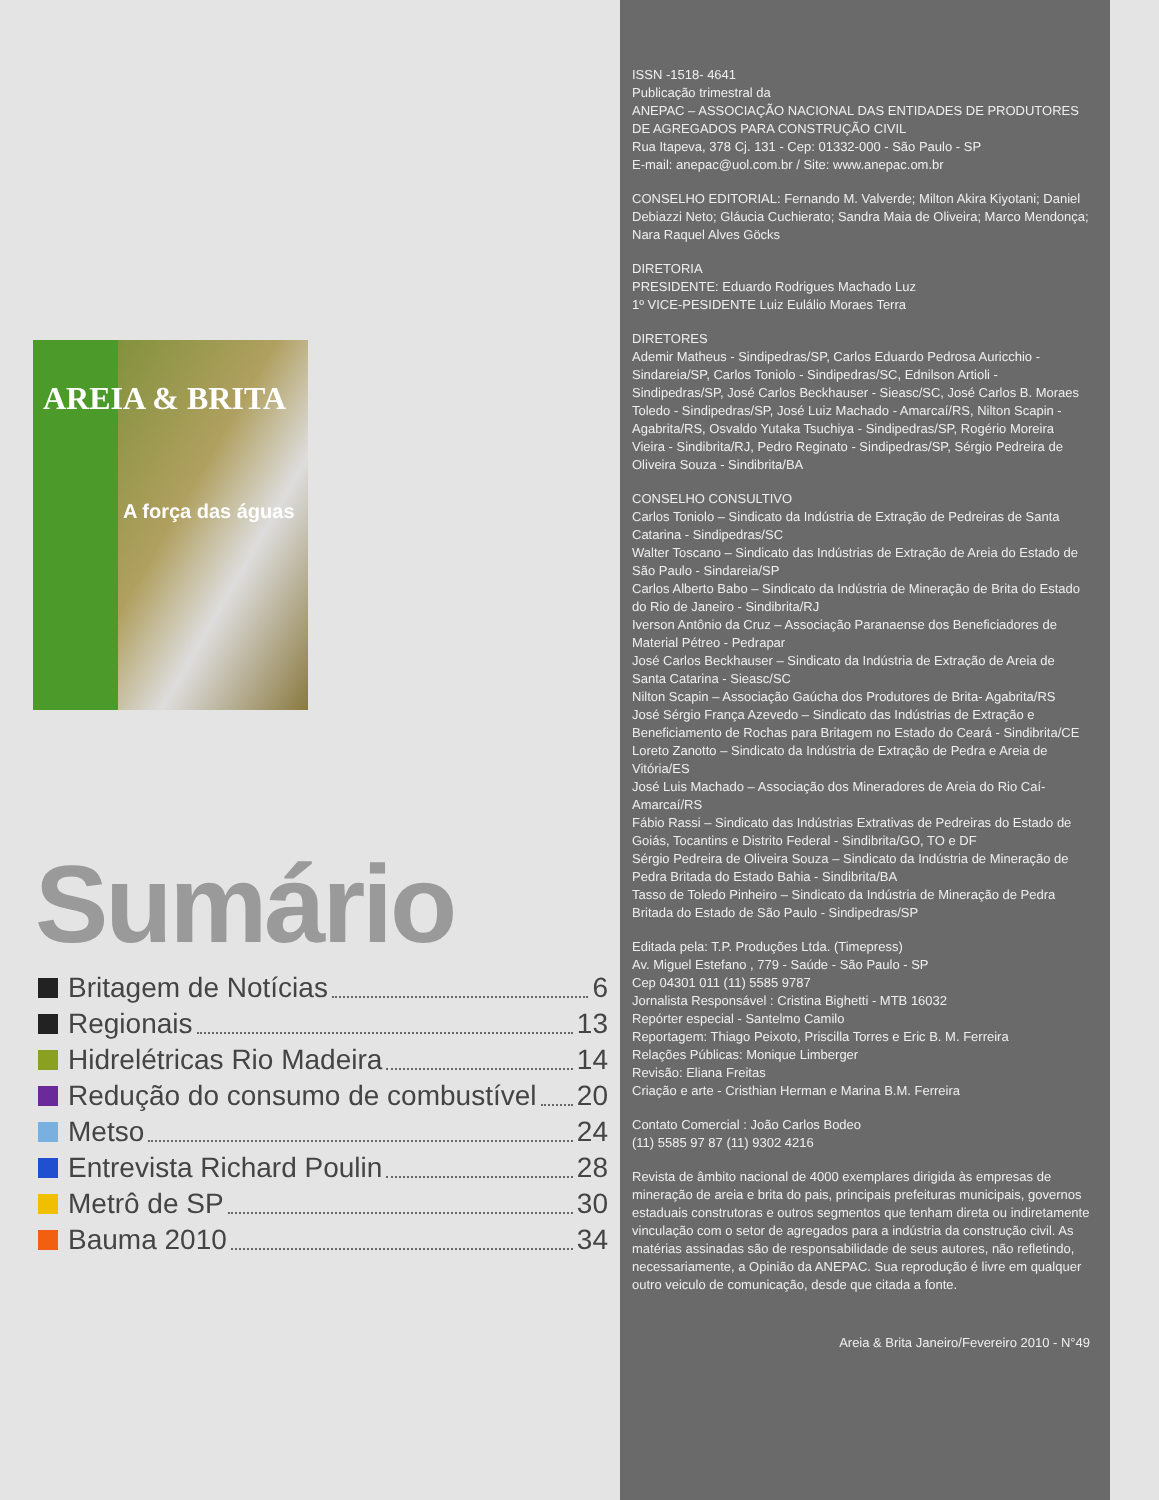AREIA & BRITA
A força das águas
Sumário
Britagem de Notícias 6
Regionais 13
Hidrelétricas Rio Madeira 14
Redução do consumo de combustível 20
Metso 24
Entrevista Richard Poulin 28
Metrô de SP 30
Bauma 2010 34
ISSN -1518- 4641
Publicação trimestral da
ANEPAC – ASSOCIAÇÃO NACIONAL DAS ENTIDADES DE PRODUTORES DE AGREGADOS PARA CONSTRUÇÃO CIVIL
Rua Itapeva, 378 Cj. 131 - Cep: 01332-000 - São Paulo - SP
E-mail: anepac@uol.com.br / Site: www.anepac.om.br
CONSELHO EDITORIAL: Fernando M. Valverde; Milton Akira Kiyotani; Daniel Debiazzi Neto; Gláucia Cuchierato; Sandra Maia de Oliveira; Marco Mendonça; Nara Raquel Alves Göcks
DIRETORIA
PRESIDENTE: Eduardo Rodrigues Machado Luz
1º VICE-PESIDENTE Luiz Eulálio Moraes Terra
DIRETORES
Ademir Matheus - Sindipedras/SP, Carlos Eduardo Pedrosa Auricchio - Sindareia/SP, Carlos Toniolo - Sindipedras/SC, Ednilson Artioli - Sindipedras/SP, José Carlos Beckhauser - Sieasc/SC, José Carlos B. Moraes Toledo - Sindipedras/SP, José Luiz Machado - Amarcaí/RS, Nilton Scapin - Agabrita/RS, Osvaldo Yutaka Tsuchiya - Sindipedras/SP, Rogério Moreira Vieira - Sindibrita/RJ, Pedro Reginato - Sindipedras/SP, Sérgio Pedreira de Oliveira Souza - Sindibrita/BA
CONSELHO CONSULTIVO
Carlos Toniolo – Sindicato da Indústria de Extração de Pedreiras de Santa Catarina - Sindipedras/SC
Walter Toscano – Sindicato das Indústrias de Extração de Areia do Estado de São Paulo - Sindareia/SP
Carlos Alberto Babo – Sindicato da Indústria de Mineração de Brita do Estado do Rio de Janeiro - Sindibrita/RJ
Iverson Antônio da Cruz – Associação Paranaense dos Beneficiadores de Material Pétreo - Pedrapar
José Carlos Beckhauser – Sindicato da Indústria de Extração de Areia de Santa Catarina - Sieasc/SC
Nilton Scapin – Associação Gaúcha dos Produtores de Brita- Agabrita/RS
José Sérgio França Azevedo – Sindicato das Indústrias de Extração e Beneficiamento de Rochas para Britagem no Estado do Ceará - Sindibrita/CE
Loreto Zanotto – Sindicato da Indústria de Extração de Pedra e Areia de Vitória/ES
José Luis Machado – Associação dos Mineradores de Areia do Rio Caí-Amarcaí/RS
Fábio Rassi – Sindicato das Indústrias Extrativas de Pedreiras do Estado de Goiás, Tocantins e Distrito Federal - Sindibrita/GO, TO e DF
Sérgio Pedreira de Oliveira Souza – Sindicato da Indústria de Mineração de Pedra Britada do Estado Bahia - Sindibrita/BA
Tasso de Toledo Pinheiro – Sindicato da Indústria de Mineração de Pedra Britada do Estado de São Paulo - Sindipedras/SP
Editada pela: T.P. Produções Ltda. (Timepress)
Av. Miguel Estefano , 779 - Saúde - São Paulo - SP
Cep 04301 011 (11) 5585 9787
Jornalista Responsável : Cristina Bighetti - MTB 16032
Repórter especial - Santelmo Camilo
Reportagem: Thiago Peixoto, Priscilla Torres e Eric B. M. Ferreira
Relações Públicas: Monique Limberger
Revisão: Eliana Freitas
Criação e arte - Cristhian Herman e Marina B.M. Ferreira
Contato Comercial : João Carlos Bodeo
(11) 5585 97 87 (11) 9302 4216
Revista de âmbito nacional de 4000 exemplares dirigida às empresas de mineração de areia e brita do pais, principais prefeituras municipais, governos estaduais construtoras e outros segmentos que tenham direta ou indiretamente vinculação com o setor de agregados para a indústria da construção civil. As matérias assinadas são de responsabilidade de seus autores, não refletindo, necessariamente, a Opinião da ANEPAC. Sua reprodução é livre em qualquer outro veiculo de comunicação, desde que citada a fonte.
Areia & Brita Janeiro/Fevereiro 2010 - N°49